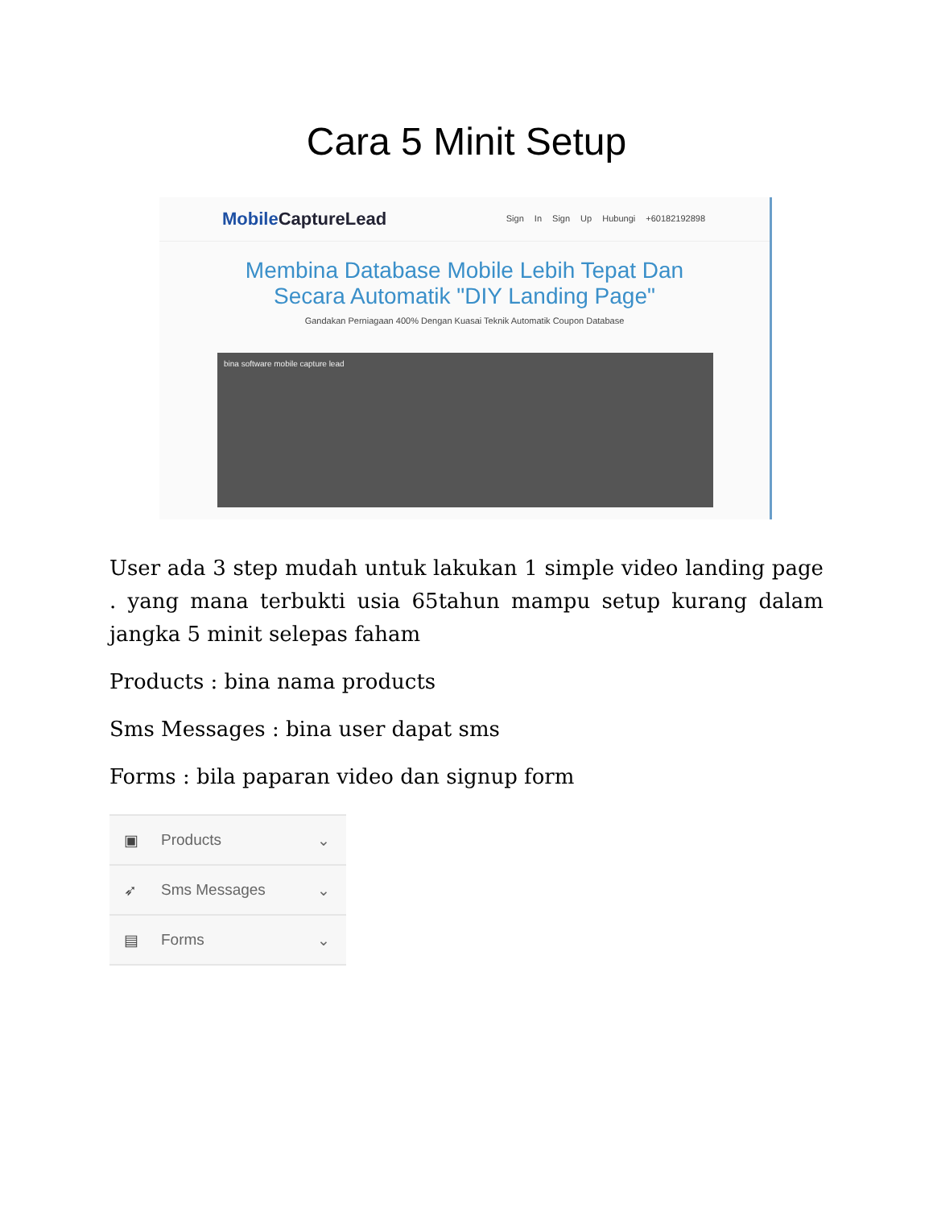Cara 5 Minit Setup
Mobile CaptureLead
Sign In Sign Up Hubungi +60182192898
Membina Database Mobile Lebih Tepat Dan Secara Automatik "DIY Landing Page"
Gandakan Perniagaan 400% Dengan Kuasai Teknik Automatik Coupon Database
bina software mobile capture lead
User ada 3 step mudah untuk lakukan 1 simple video landing page . yang mana terbukti usia 65tahun mampu setup kurang dalam jangka 5 minit selepas faham
Products : bina nama products
Sms Messages : bina user dapat sms
Forms : bila paparan video dan signup form
▣ Products ⌄
➶ Sms Messages ⌄
▤ Forms ⌄